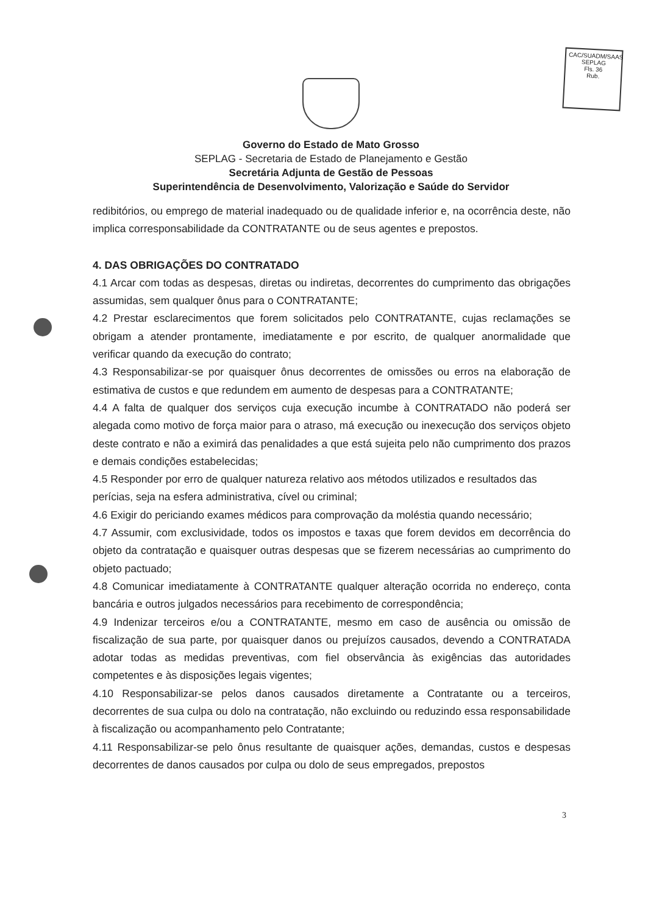CAC/SUADM/SAAS
SEPLAG
Fls. 36
Rub.
Governo do Estado de Mato Grosso
SEPLAG - Secretaria de Estado de Planejamento e Gestão
Secretária Adjunta de Gestão de Pessoas
Superintendência de Desenvolvimento, Valorização e Saúde do Servidor
redibitórios, ou emprego de material inadequado ou de qualidade inferior e, na ocorrência deste, não implica corresponsabilidade da CONTRATANTE ou de seus agentes e prepostos.
4. DAS OBRIGAÇÕES DO CONTRATADO
4.1 Arcar com todas as despesas, diretas ou indiretas, decorrentes do cumprimento das obrigações assumidas, sem qualquer ônus para o CONTRATANTE;
4.2 Prestar esclarecimentos que forem solicitados pelo CONTRATANTE, cujas reclamações se obrigam a atender prontamente, imediatamente e por escrito, de qualquer anormalidade que verificar quando da execução do contrato;
4.3 Responsabilizar-se por quaisquer ônus decorrentes de omissões ou erros na elaboração de estimativa de custos e que redundem em aumento de despesas para a CONTRATANTE;
4.4 A falta de qualquer dos serviços cuja execução incumbe à CONTRATADO não poderá ser alegada como motivo de força maior para o atraso, má execução ou inexecução dos serviços objeto deste contrato e não a eximirá das penalidades a que está sujeita pelo não cumprimento dos prazos e demais condições estabelecidas;
4.5 Responder por erro de qualquer natureza relativo aos métodos utilizados e resultados das
perícias, seja na esfera administrativa, cível ou criminal;
4.6 Exigir do periciando exames médicos para comprovação da moléstia quando necessário;
4.7 Assumir, com exclusividade, todos os impostos e taxas que forem devidos em decorrência do objeto da contratação e quaisquer outras despesas que se fizerem necessárias ao cumprimento do objeto pactuado;
4.8 Comunicar imediatamente à CONTRATANTE qualquer alteração ocorrida no endereço, conta bancária e outros julgados necessários para recebimento de correspondência;
4.9 Indenizar terceiros e/ou a CONTRATANTE, mesmo em caso de ausência ou omissão de fiscalização de sua parte, por quaisquer danos ou prejuízos causados, devendo a CONTRATADA adotar todas as medidas preventivas, com fiel observância às exigências das autoridades competentes e às disposições legais vigentes;
4.10 Responsabilizar-se pelos danos causados diretamente a Contratante ou a terceiros, decorrentes de sua culpa ou dolo na contratação, não excluindo ou reduzindo essa responsabilidade à fiscalização ou acompanhamento pelo Contratante;
4.11 Responsabilizar-se pelo ônus resultante de quaisquer ações, demandas, custos e despesas decorrentes de danos causados por culpa ou dolo de seus empregados, prepostos
3